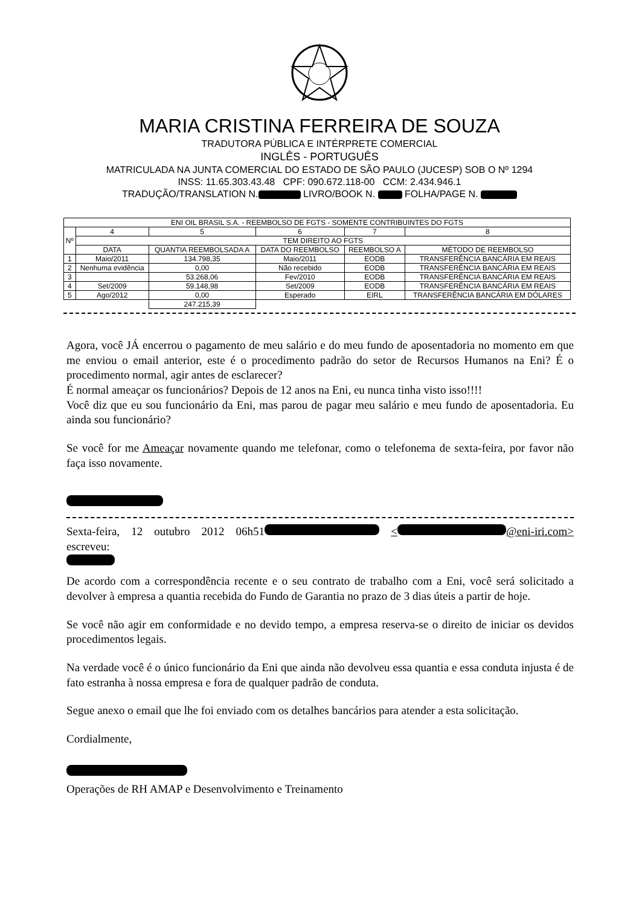MARIA CRISTINA FERREIRA DE SOUZA
TRADUTORA PÚBLICA E INTÉRPRETE COMERCIAL
INGLÊS - PORTUGUÊS
MATRICULADA NA JUNTA COMERCIAL DO ESTADO DE SÃO PAULO (JUCESP) SOB O Nº 1294
INSS: 11.65.303.43.48 CPF: 090.672.118-00 CCM: 2.434.946.1
TRADUÇÃO/TRANSLATION N. LIVRO/BOOK N. FOLHA/PAGE N.
| ENI OIL BRASIL S.A. - REEMBOLSO DE FGTS - SOMENTE CONTRIBUINTES DO FGTS | | | | | |
| Nº | 4 | 5 | 6 | 7 | 8 |
| | TEM DIREITO AO FGTS | | | | |
| | DATA | QUANTIA REEMBOLSADA A | DATA DO REEMBOLSO | REEMBOLSO A | MÉTODO DE REEMBOLSO |
| 1 | Maio/2011 | 134.798,35 | Maio/2011 | EODB | TRANSFERÊNCIA BANCÁRIA EM REAIS |
| 2 | Nenhuma evidência | 0,00 | Não recebido | EODB | TRANSFERÊNCIA BANCÁRIA EM REAIS |
| 3 | | 53.268,06 | Fev/2010 | EODB | TRANSFERÊNCIA BANCÁRIA EM REAIS |
| 4 | Set/2009 | 59.148,98 | Set/2009 | EODB | TRANSFERÊNCIA BANCÁRIA EM REAIS |
| 5 | Ago/2012 | 0,00 | Esperado | EIRL | TRANSFERÊNCIA BANCÁRIA EM DÓLARES |
| | | 247.215,39 | | | |
Agora, você JÁ encerrou o pagamento de meu salário e do meu fundo de aposentadoria no momento em que me enviou o email anterior, este é o procedimento padrão do setor de Recursos Humanos na Eni? É o procedimento normal, agir antes de esclarecer?
É normal ameaçar os funcionários? Depois de 12 anos na Eni, eu nunca tinha visto isso!!!!
Você diz que eu sou funcionário da Eni, mas parou de pagar meu salário e meu fundo de aposentadoria. Eu ainda sou funcionário?
Se você for me Ameaçar novamente quando me telefonar, como o telefonema de sexta-feira, por favor não faça isso novamente.
Sexta-feira, 12 outubro 2012 06h51 < @eni-iri.com> escreveu:
De acordo com a correspondência recente e o seu contrato de trabalho com a Eni, você será solicitado a devolver à empresa a quantia recebida do Fundo de Garantia no prazo de 3 dias úteis a partir de hoje.
Se você não agir em conformidade e no devido tempo, a empresa reserva-se o direito de iniciar os devidos procedimentos legais.
Na verdade você é o único funcionário da Eni que ainda não devolveu essa quantia e essa conduta injusta é de fato estranha à nossa empresa e fora de qualquer padrão de conduta.
Segue anexo o email que lhe foi enviado com os detalhes bancários para atender a esta solicitação.
Cordialmente,
Operações de RH AMAP e Desenvolvimento e Treinamento